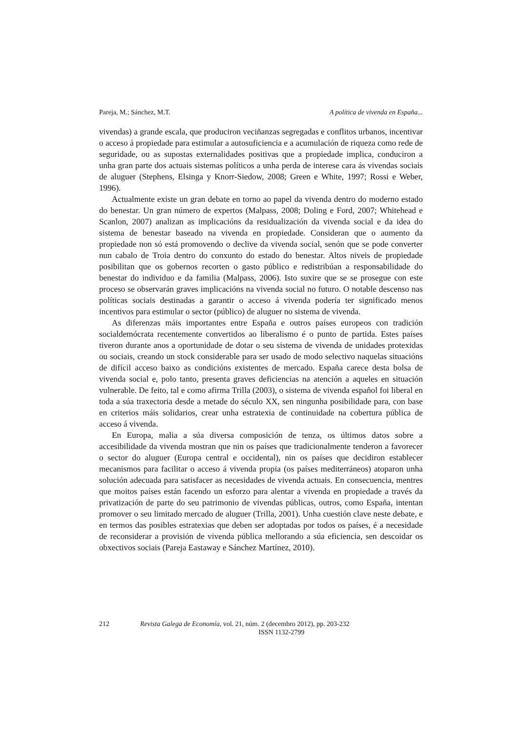Pareja, M.; Sánchez, M.T. A política de vivenda en España...
vivendas) a grande escala, que produciron veciñanzas segregadas e conflitos urbanos, incentivar o acceso á propiedade para estimular a autosuficiencia e a acumulación de riqueza como rede de seguridade, ou as supostas externalidades positivas que a propiedade implica, conduciron a unha gran parte dos actuais sistemas políticos a unha perda de interese cara ás vivendas sociais de aluguer (Stephens, Elsinga y Knorr-Siedow, 2008; Green e White, 1997; Rossi e Weber, 1996).
Actualmente existe un gran debate en torno ao papel da vivenda dentro do moderno estado do benestar. Un gran número de expertos (Malpass, 2008; Doling e Ford, 2007; Whitehead e Scanlon, 2007) analizan as implicacións da residualización da vivenda social e da idea do sistema de benestar baseado na vivenda en propiedade. Consideran que o aumento da propiedade non só está promovendo o declive da vivenda social, senón que se pode converter nun cabalo de Troia dentro do conxunto do estado do benestar. Altos niveis de propiedade posibilitan que os gobernos recorten o gasto público e redistribúan a responsabilidade do benestar do individuo e da familia (Malpass, 2006). Isto suxire que se se prosegue con este proceso se observarán graves implicacións na vivenda social no futuro. O notable descenso nas políticas sociais destinadas a garantir o acceso á vivenda podería ter significado menos incentivos para estimular o sector (público) de aluguer no sistema de vivenda.
As diferenzas máis importantes entre España e outros países europeos con tradición socialdemócrata recentemente convertidos ao liberalismo é o punto de partida. Estes países tiveron durante anos a oportunidade de dotar o seu sistema de vivenda de unidades protexidas ou sociais, creando un stock considerable para ser usado de modo selectivo naquelas situacións de difícil acceso baixo as condicións existentes de mercado. España carece desta bolsa de vivenda social e, polo tanto, presenta graves deficiencias na atención a aqueles en situación vulnerable. De feito, tal e como afirma Trilla (2003), o sistema de vivenda español foi liberal en toda a súa traxectoria desde a metade do século XX, sen ningunha posibilidade para, con base en criterios máis solidarios, crear unha estratexia de continuidade na cobertura pública de acceso á vivenda.
En Europa, malia a súa diversa composición de tenza, os últimos datos sobre a accesibilidade da vivenda mostran que nin os países que tradicionalmente tenderon a favorecer o sector do aluguer (Europa central e occidental), nin os países que decidiron establecer mecanismos para facilitar o acceso á vivenda propia (os países mediterráneos) atoparon unha solución adecuada para satisfacer as necesidades de vivenda actuais. En consecuencia, mentres que moitos países están facendo un esforzo para alentar a vivenda en propiedade a través da privatización de parte do seu patrimonio de vivendas públicas, outros, como España, intentan promover o seu limitado mercado de aluguer (Trilla, 2001). Unha cuestión clave neste debate, e en termos das posibles estratexias que deben ser adoptadas por todos os países, é a necesidade de reconsiderar a provisión de vivenda pública mellorando a súa eficiencia, sen descoidar os obxectivos sociais (Pareja Eastaway e Sánchez Martínez, 2010).
212 Revista Galega de Economía, vol. 21, núm. 2 (decembro 2012), pp. 203-232
ISSN 1132-2799